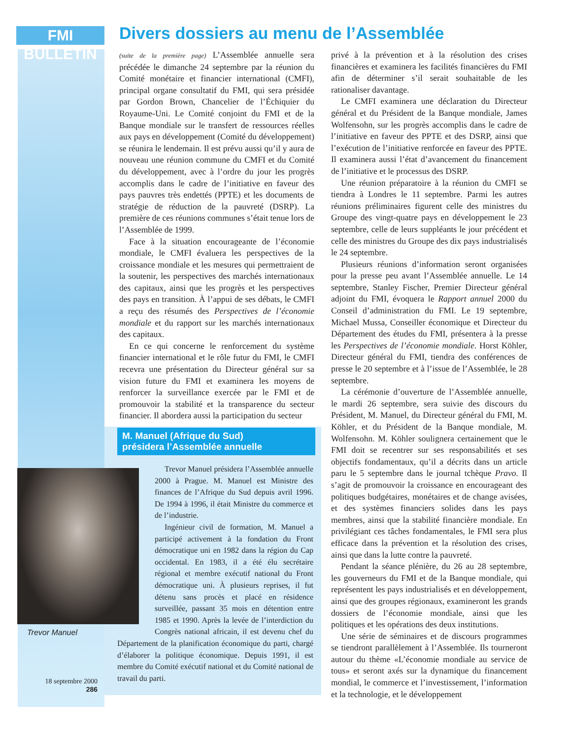FMI BULLETIN
Divers dossiers au menu de l’Assemblée
(suite de la première page) L’Assemblée annuelle sera précédée le dimanche 24 septembre par la réunion du Comité monétaire et financier international (CMFI), principal organe consultatif du FMI, qui sera présidée par Gordon Brown, Chancelier de l’Échiquier du Royaume-Uni. Le Comité conjoint du FMI et de la Banque mondiale sur le transfert de ressources réelles aux pays en développement (Comité du développement) se réunira le lendemain. Il est prévu aussi qu’il y aura de nouveau une réunion commune du CMFI et du Comité du développement, avec à l’ordre du jour les progrès accomplis dans le cadre de l’initiative en faveur des pays pauvres très endettés (PPTE) et les documents de stratégie de réduction de la pauvreté (DSRP). La première de ces réunions communes s’était tenue lors de l’Assemblée de 1999.
Face à la situation encourageante de l’économie mondiale, le CMFI évaluera les perspectives de la croissance mondiale et les mesures qui permettraient de la soutenir, les perspectives des marchés internationaux des capitaux, ainsi que les progrès et les perspectives des pays en transition. À l’appui de ses débats, le CMFI a reçu des résumés des Perspectives de l’économie mondiale et du rapport sur les marchés internationaux des capitaux.
En ce qui concerne le renforcement du système financier international et le rôle futur du FMI, le CMFI recevra une présentation du Directeur général sur sa vision future du FMI et examinera les moyens de renforcer la surveillance exercée par le FMI et de promouvoir la stabilité et la transparence du secteur financier. Il abordera aussi la participation du secteur
M. Manuel (Afrique du Sud)
présidera l’Assemblée annuelle
Trevor Manuel
Trevor Manuel présidera l’Assemblée annuelle 2000 à Prague. M. Manuel est Ministre des finances de l’Afrique du Sud depuis avril 1996. De 1994 à 1996, il était Ministre du commerce et de l’industrie.
Ingénieur civil de formation, M. Manuel a participé activement à la fondation du Front démocratique uni en 1982 dans la région du Cap occidental. En 1983, il a été élu secrétaire régional et membre exécutif national du Front démocratique uni. À plusieurs reprises, il fut détenu sans procès et placé en résidence surveillée, passant 35 mois en détention entre 1985 et 1990. Après la levée de l’interdiction du Congrès national africain, il est devenu chef du Département de la planification économique du parti, chargé d’élaborer la politique économique. Depuis 1991, il est membre du Comité exécutif national et du Comité national de travail du parti.
18 septembre 2000
286
privé à la prévention et à la résolution des crises financières et examinera les facilités financières du FMI afin de déterminer s’il serait souhaitable de les rationaliser davantage.
Le CMFI examinera une déclaration du Directeur général et du Président de la Banque mondiale, James Wolfensohn, sur les progrès accomplis dans le cadre de l’initiative en faveur des PPTE et des DSRP, ainsi que l’exécution de l’initiative renforcée en faveur des PPTE. Il examinera aussi l’état d’avancement du financement de l’initiative et le processus des DSRP.
Une réunion préparatoire à la réunion du CMFI se tiendra à Londres le 11 septembre. Parmi les autres réunions préliminaires figurent celle des ministres du Groupe des vingt-quatre pays en développement le 23 septembre, celle de leurs suppléants le jour précédent et celle des ministres du Groupe des dix pays industrialisés le 24 septembre.
Plusieurs réunions d’information seront organisées pour la presse peu avant l’Assemblée annuelle. Le 14 septembre, Stanley Fischer, Premier Directeur général adjoint du FMI, évoquera le Rapport annuel 2000 du Conseil d’administration du FMI. Le 19 septembre, Michael Mussa, Conseiller économique et Directeur du Département des études du FMI, présentera à la presse les Perspectives de l’économie mondiale. Horst Köhler, Directeur général du FMI, tiendra des conférences de presse le 20 septembre et à l’issue de l’Assemblée, le 28 septembre.
La cérémonie d’ouverture de l’Assemblée annuelle, le mardi 26 septembre, sera suivie des discours du Président, M. Manuel, du Directeur général du FMI, M. Köhler, et du Président de la Banque mondiale, M. Wolfensohn. M. Köhler soulignera certainement que le FMI doit se recentrer sur ses responsabilités et ses objectifs fondamentaux, qu’il a décrits dans un article paru le 5 septembre dans le journal tchèque Pravo. Il s’agit de promouvoir la croissance en encourageant des politiques budgétaires, monétaires et de change avisées, et des systèmes financiers solides dans les pays membres, ainsi que la stabilité financière mondiale. En privilégiant ces tâches fondamentales, le FMI sera plus efficace dans la prévention et la résolution des crises, ainsi que dans la lutte contre la pauvreté.
Pendant la séance plénière, du 26 au 28 septembre, les gouverneurs du FMI et de la Banque mondiale, qui représentent les pays industrialisés et en développement, ainsi que des groupes régionaux, examineront les grands dossiers de l’économie mondiale, ainsi que les politiques et les opérations des deux institutions.
Une série de séminaires et de discours programmes se tiendront parallèlement à l’Assemblée. Ils tourneront autour du thème «L’économie mondiale au service de tous» et seront axés sur la dynamique du financement mondial, le commerce et l’investissement, l’information et la technologie, et le développement